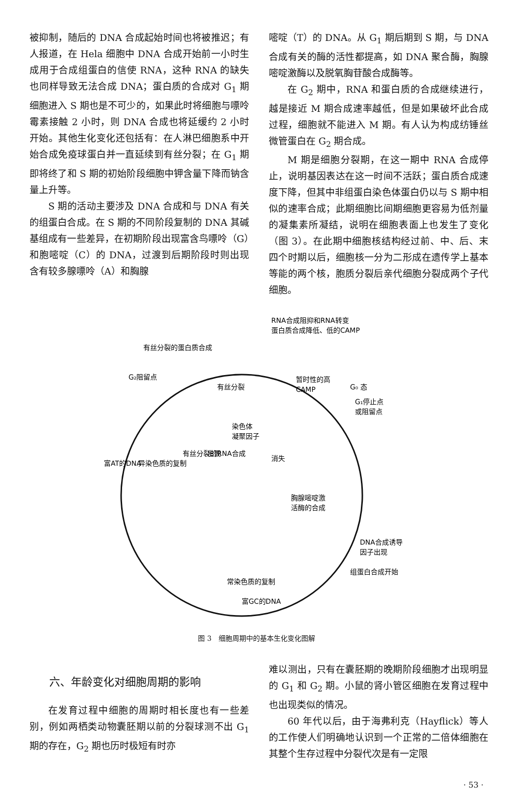被抑制，随后的 DNA 合成起始时间也将被推迟；有人报道，在 Hela 细胞中 DNA 合成开始前一小时生成用于合成组蛋白的信使 RNA，这种 RNA 的缺失也同样导致无法合成 DNA；蛋白质的合成对 G<sub>1</sub> 期细胞进入 S 期也是不可少的，如果此时将细胞与嘌呤霉素接触 2 小时，则 DNA 合成也将延缓约 2 小时开始。其他生化变化还包括有：在人淋巴细胞系中开始合成免疫球蛋白并一直延续到有丝分裂；在 G<sub>1</sub> 期即将终了和 S 期的初始阶段细胞中钾含量下降而钠含量上升等。
S 期的活动主要涉及 DNA 合成和与 DNA 有关的组蛋白合成。在 S 期的不同阶段复制的 DNA 其碱基组成有一些差异，在初期阶段出现富含鸟嘌呤（G）和胞嘧啶（C）的 DNA，过渡到后期阶段时则出现含有较多腺嘌呤（A）和胸腺
嘧啶（T）的 DNA。从 G<sub>1</sub> 期后期到 S 期，与 DNA 合成有关的酶的活性都提高，如 DNA 聚合酶，胸腺嘧啶激酶以及脱氧胸苷酸合成酶等。
在 G<sub>2</sub> 期中，RNA 和蛋白质的合成继续进行，越是接近 M 期合成速率越低，但是如果破坏此合成过程，细胞就不能进入 M 期。有人认为构成纺锤丝微管蛋白在 G<sub>2</sub> 期合成。
M 期是细胞分裂期，在这一期中 RNA 合成停止，说明基因表达在这一时间不活跃；蛋白质合成速度下降，但其中非组蛋白染色体蛋白仍以与 S 期中相似的速率合成；此期细胞比间期细胞更容易为低剂量的凝集素所凝结，说明在细胞表面上也发生了变化（图 3）。在此期中细胞核结构经过前、中、后、末四个时期以后，细胞核一分为二形成在遗传学上基本等能的两个核，胞质分裂后亲代细胞分裂成两个子代细胞。
RNA合成阻抑和RNA转变
蛋白质合成降低、低的CAMP
有丝分裂的蛋白质合成
G₂阻留点
有丝分裂
暂时性的高
CAMP
G₀ 态
G₁停止点
或阻留点
染色体
凝聚因子
有丝分裂的RNA合成
出现
消失
富AT的DNA
异染色质的复制
胸腺嘧啶激
活酶的合成
DNA合成诱导
因子出现
组蛋白合成开始
常染色质的复制
富GC的DNA
图 3　细胞周期中的基本生化变化图解
六、年龄变化对细胞周期的影响
在发育过程中细胞的周期时相长度也有一些差别，例如两栖类动物囊胚期以前的分裂球测不出 G<sub>1</sub> 期的存在，G<sub>2</sub> 期也历时极短有时亦
难以测出，只有在囊胚期的晚期阶段细胞才出现明显的 G<sub>1</sub> 和 G<sub>2</sub> 期。小鼠的肾小管区细胞在发育过程中也出现类似的情况。
60 年代以后，由于海弗利克（Hayflick）等人的工作使人们明确地认识到一个正常的二倍体细胞在其整个生存过程中分裂代次是有一定限
· 53 ·